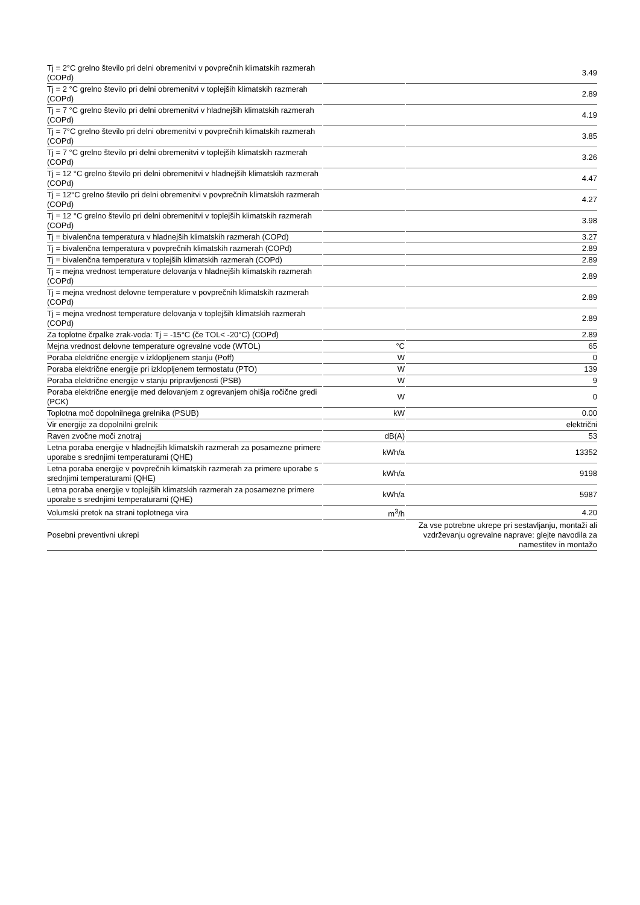| Tj = 2°C grelno število pri delni obremenitvi v povprečnih klimatskih razmerah (COPd) | | 3.49 |
| Tj = 2 °C grelno število pri delni obremenitvi v toplejših klimatskih razmerah (COPd) | | 2.89 |
| Tj = 7 °C grelno število pri delni obremenitvi v hladnejših klimatskih razmerah (COPd) | | 4.19 |
| Tj = 7°C grelno število pri delni obremenitvi v povprečnih klimatskih razmerah (COPd) | | 3.85 |
| Tj = 7 °C grelno število pri delni obremenitvi v toplejših klimatskih razmerah (COPd) | | 3.26 |
| Tj = 12 °C grelno število pri delni obremenitvi v hladnejših klimatskih razmerah (COPd) | | 4.47 |
| Tj = 12°C grelno število pri delni obremenitvi v povprečnih klimatskih razmerah (COPd) | | 4.27 |
| Tj = 12 °C grelno število pri delni obremenitvi v toplejših klimatskih razmerah (COPd) | | 3.98 |
| Tj = bivalenčna temperatura v hladnejših klimatskih razmerah (COPd) | | 3.27 |
| Tj = bivalenčna temperatura v povprečnih klimatskih razmerah (COPd) | | 2.89 |
| Tj = bivalenčna temperatura v toplejših klimatskih razmerah (COPd) | | 2.89 |
| Tj = mejna vrednost temperature delovanja v hladnejših klimatskih razmerah (COPd) | | 2.89 |
| Tj = mejna vrednost delovne temperature v povprečnih klimatskih razmerah (COPd) | | 2.89 |
| Tj = mejna vrednost temperature delovanja v toplejših klimatskih razmerah (COPd) | | 2.89 |
| Za toplotne črpalke zrak-voda: Tj = -15°C (če TOL< -20°C) (COPd) | | 2.89 |
| Mejna vrednost delovne temperature ogrevalne vode (WTOL) | °C | 65 |
| Poraba električne energije v izklopljenem stanju (Poff) | W | 0 |
| Poraba električne energije pri izklopljenem termostatu (PTO) | W | 139 |
| Poraba električne energije v stanju pripravljenosti (PSB) | W | 9 |
| Poraba električne energije med delovanjem z ogrevanjem ohišja ročične gredi (PCK) | W | 0 |
| Toplotna moč dopolnilnega grelnika (PSUB) | kW | 0.00 |
| Vir energije za dopolnilni grelnik | | električni |
| Raven zvočne moči znotraj | dB(A) | 53 |
| Letna poraba energije v hladnejših klimatskih razmerah za posamezne primere uporabe s srednjimi temperaturami (QHE) | kWh/a | 13352 |
| Letna poraba energije v povprečnih klimatskih razmerah za primere uporabe s srednjimi temperaturami (QHE) | kWh/a | 9198 |
| Letna poraba energije v toplejših klimatskih razmerah za posamezne primere uporabe s srednjimi temperaturami (QHE) | kWh/a | 5987 |
| Volumski pretok na strani toplotnega vira | m<sup>3</sup>/h | 4.20 |
| Posebni preventivni ukrepi | | Za vse potrebne ukrepe pri sestavljanju, montaži ali vzdrževanju ogrevalne naprave: glejte navodila za namestitev in montažo |